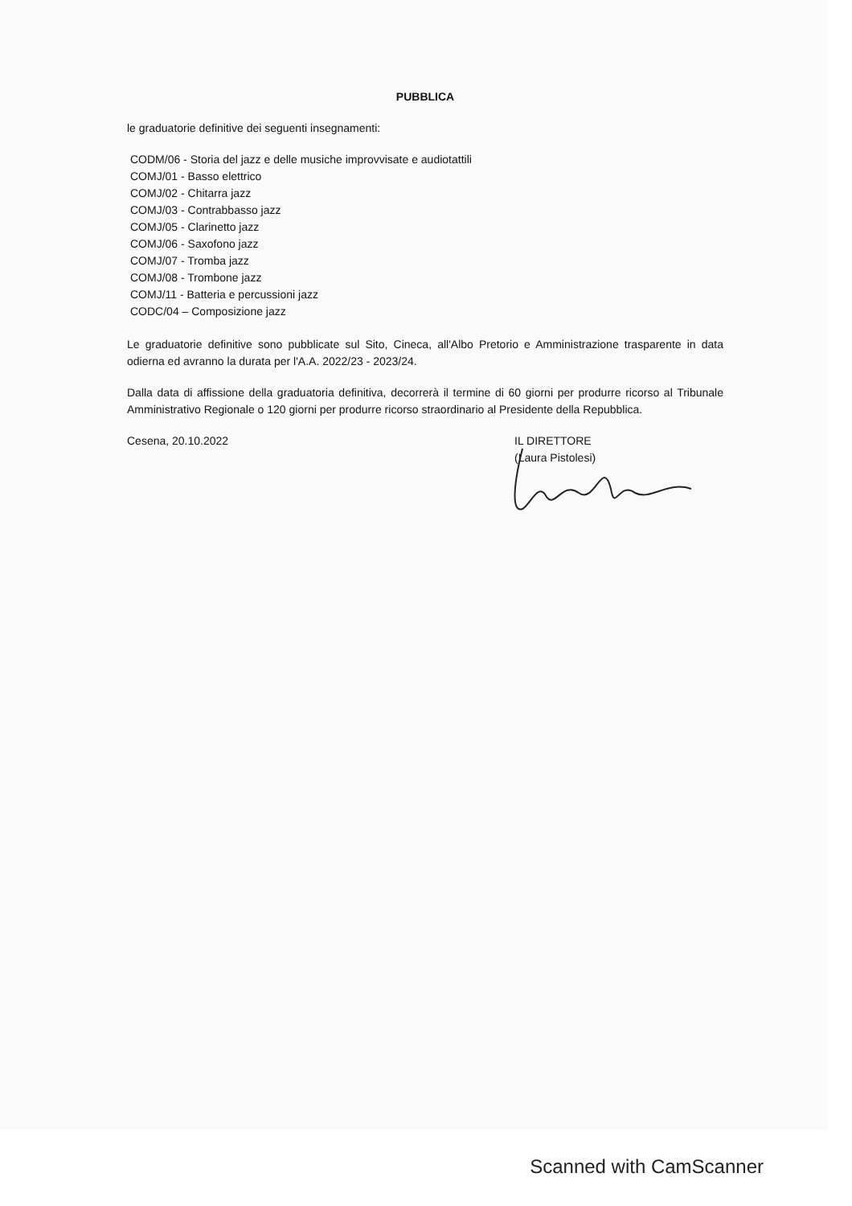PUBBLICA
le graduatorie definitive dei seguenti insegnamenti:
CODM/06 - Storia del jazz e delle musiche improvvisate e audiotattili
COMJ/01 - Basso elettrico
COMJ/02 - Chitarra jazz
COMJ/03 - Contrabbasso jazz
COMJ/05 - Clarinetto jazz
COMJ/06 - Saxofono jazz
COMJ/07 - Tromba jazz
COMJ/08 - Trombone jazz
COMJ/11 - Batteria e percussioni jazz
CODC/04 – Composizione jazz
Le graduatorie definitive sono pubblicate sul Sito, Cineca, all'Albo Pretorio e Amministrazione trasparente in data odierna ed avranno la durata per l'A.A. 2022/23 - 2023/24.
Dalla data di affissione della graduatoria definitiva, decorrerà il termine di 60 giorni per produrre ricorso al Tribunale Amministrativo Regionale o 120 giorni per produrre ricorso straordinario al Presidente della Repubblica.
Cesena, 20.10.2022
IL DIRETTORE
(Laura Pistolesi)
Scanned with CamScanner